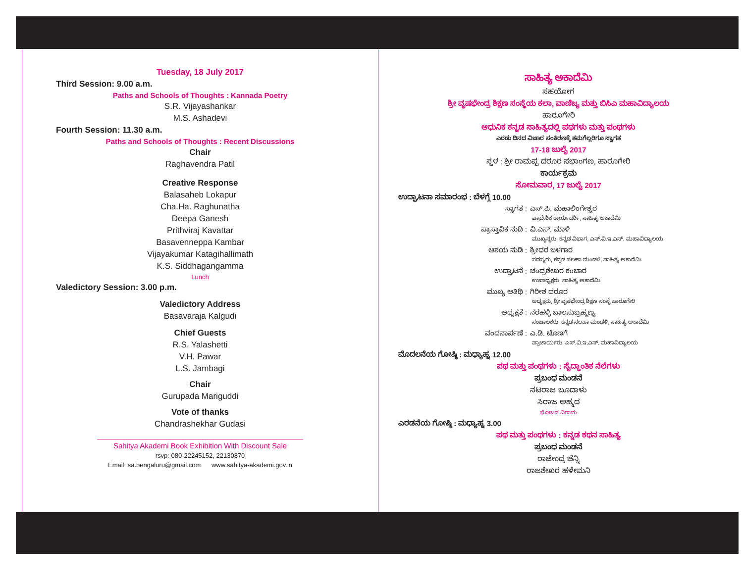Tuesday, 18 July 2017
Third Session: 9.00 a.m.
Paths and Schools of Thoughts : Kannada Poetry
S.R. Vijayashankar
M.S. Ashadevi
Fourth Session: 11.30 a.m.
Paths and Schools of Thoughts : Recent Discussions
Chair
Raghavendra Patil
Creative Response
Balasaheb Lokapur
Cha.Ha. Raghunatha
Deepa Ganesh
Prithviraj Kavattar
Basavenneppa Kambar
Vijayakumar Katagihallimath
K.S. Siddhagangamma
Lunch
Valedictory Session: 3.00 p.m.
Valedictory Address
Basavaraja Kalgudi
Chief Guests
R.S. Yalashetti
V.H. Pawar
L.S. Jambagi
Chair
Gurupada Mariguddi
Vote of thanks
Chandrashekhar Gudasi
Sahitya Akademi Book Exhibition With Discount Sale
rsvp: 080-22245152, 22130870
Email: sa.bengaluru@gmail.com www.sahitya-akademi.gov.in
ಸಾಹಿತ್ಯ ಅಕಾದೆಮಿ
ಸಹಯೋಗ
ಶ್ರೀ ವೃಷಭೇಂದ್ರ ಶಿಕ್ಷಣ ಸಂಸ್ಥೆಯ ಕಲಾ, ವಾಣಿಜ್ಯ ಮತ್ತು ಬಿಸಿಎ ಮಹಾವಿದ್ಯಾಲಯ
ಹಾರೂಗೇರಿ
ಆಧುನಿಕ ಕನ್ನಡ ಸಾಹಿತ್ಯದಲ್ಲಿ ಪಥಗಳು ಮತ್ತು ಪಂಥಗಳು
ಎರಡು ದಿನದ ವಿಚಾರ ಸಂಕಿರಣಕ್ಕೆ ತಮಗೆಲ್ಲರಿಗೂ ಸ್ವಾಗತ
17-18 ಜುಲೈ 2017
ಸ್ಥಳ : ಶ್ರೀ ರಾಮಪ್ಪ ದರೂರ ಸಭಾಂಗಣ, ಹಾರೂಗೇರಿ
ಕಾರ್ಯಕ್ರಮ
ಸೋಮವಾರ, 17 ಜುಲೈ 2017
ಉದ್ಘಾಟನಾ ಸಮಾರಂಭ : ಬೆಳಗ್ಗೆ 10.00
ಸ್ವಾಗತ : ಎಸ್.ಪಿ. ಮಹಾಲಿಂಗೇಶ್ವರ
ಪ್ರಾದೇಶಿಕ ಕಾರ್ಯದರ್ಶಿ, ಸಾಹಿತ್ಯ ಅಕಾದೆಮಿ
ಪ್ರಾಸ್ತಾವಿಕ ನುಡಿ : ವಿ.ಎಸ್. ಮಾಳಿ
ಮುಖ್ಯಸ್ಥರು, ಕನ್ನಡ ವಿಭಾಗ, ಎಸ್.ವಿ.ಇ.ಎಸ್. ಮಹಾವಿದ್ಯಾಲಯ
ಆಶಯ ನುಡಿ : ಶ್ರೀಧರ ಬಳಗಾರ
ಸದಸ್ಯರು, ಕನ್ನಡ ಸಲಹಾ ಮಂಡಳಿ, ಸಾಹಿತ್ಯ ಅಕಾದೆಮಿ
ಉದ್ಘಾಟನೆ : ಚಂದ್ರಶೇಖರ ಕಂಬಾರ
ಉಪಾಧ್ಯಕ್ಷರು, ಸಾಹಿತ್ಯ ಅಕಾದೆಮಿ
ಮುಖ್ಯ ಅತಿಥಿ : ಗಿರೀಶ ದರೂರ
ಅಧ್ಯಕ್ಷರು, ಶ್ರೀ ವೃಷಭೇಂದ್ರ ಶಿಕ್ಷಣ ಸಂಸ್ಥೆ ಹಾರೂಗೇರಿ
ಅಧ್ಯಕ್ಷತೆ : ನರಹಳ್ಳಿ ಬಾಲಸುಬ್ರಹ್ಮಣ್ಯ
ಸಂಚಾಲಕರು, ಕನ್ನಡ ಸಲಹಾ ಮಂಡಳಿ, ಸಾಹಿತ್ಯ ಅಕಾದೆಮಿ
ವಂದನಾರ್ಪಣೆ : ಎ.ಡಿ. ಟೊಣಗೆ
ಪ್ರಾಚಾರ್ಯರು, ಎಸ್.ವಿ.ಇ.ಎಸ್. ಮಹಾವಿದ್ಯಾಲಯ
ಮೊದಲನೆಯ ಗೋಷ್ಠಿ : ಮಧ್ಯಾಹ್ನ 12.00
ಪಥ ಮತ್ತು ಪಂಥಗಳು : ಸೈದ್ಧಾಂತಿಕ ನೆಲೆಗಳು
ಪ್ರಬಂಧ ಮಂಡನೆ
ನಟರಾಜ ಬೂದಾಳು
ಸಿರಾಜ ಅಹ್ಮದ
ಭೋಜನ ವಿರಾಮ
ಎರಡನೆಯ ಗೋಷ್ಠಿ : ಮಧ್ಯಾಹ್ನ 3.00
ಪಥ ಮತ್ತು ಪಂಥಗಳು : ಕನ್ನಡ ಕಥನ ಸಾಹಿತ್ಯ
ಪ್ರಬಂಧ ಮಂಡನೆ
ರಾಜೇಂದ್ರ ಚೆನ್ನಿ
ರಾಜಶೇಖರ ಹಳೇಮನಿ